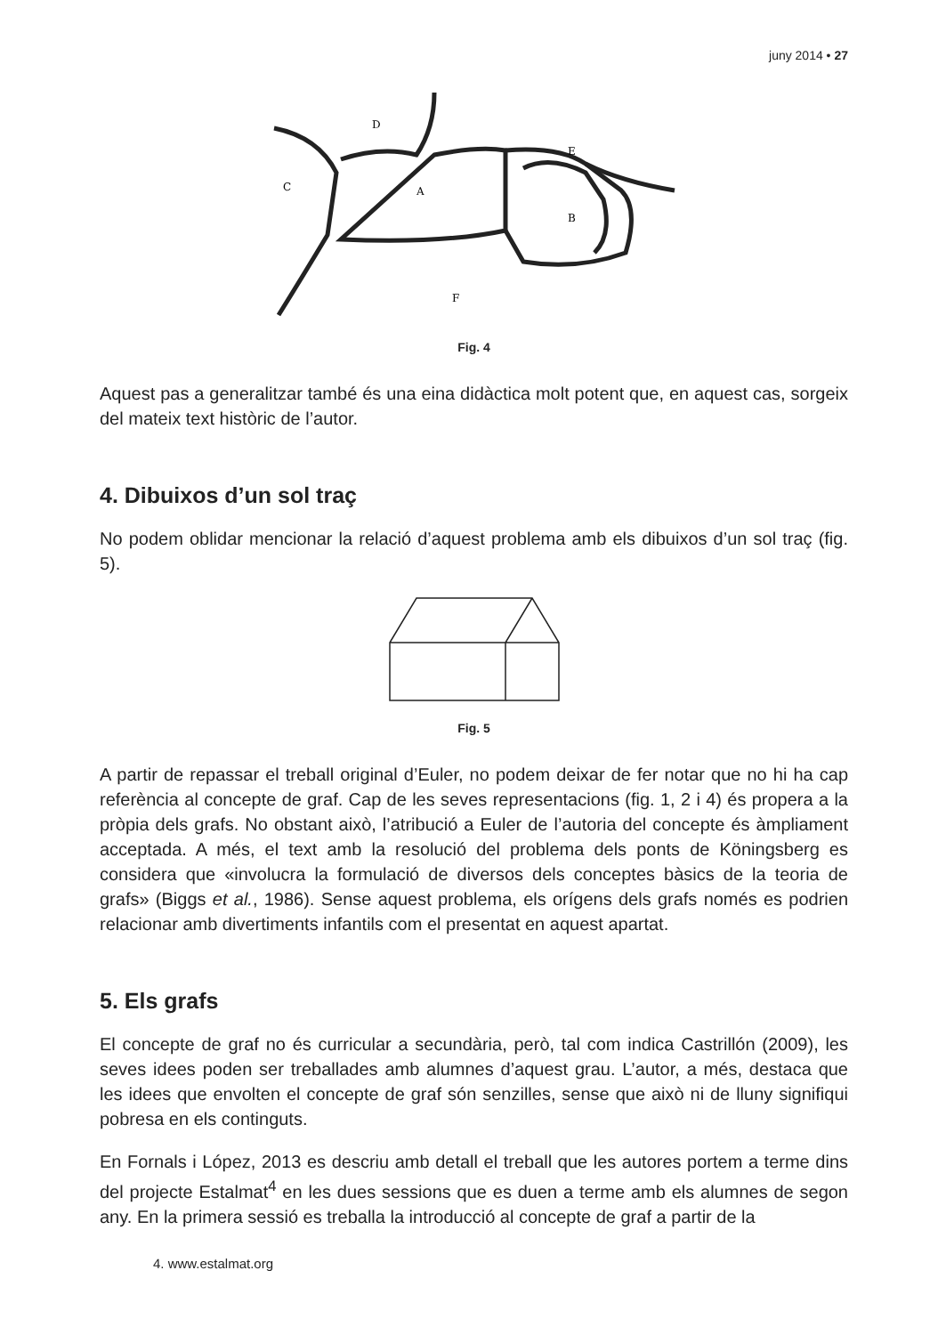juny 2014 • 27
C
D
A
B
E
F
Fig. 4
Aquest pas a generalitzar també és una eina didàctica molt potent que, en aquest cas, sorgeix del mateix text històric de l’autor.
4. Dibuixos d’un sol traç
No podem oblidar mencionar la relació d’aquest problema amb els dibuixos d’un sol traç (fig. 5).
Fig. 5
A partir de repassar el treball original d’Euler, no podem deixar de fer notar que no hi ha cap referència al concepte de graf. Cap de les seves representacions (fig. 1, 2 i 4) és propera a la pròpia dels grafs. No obstant això, l’atribució a Euler de l’autoria del concepte és àmpliament acceptada. A més, el text amb la resolució del problema dels ponts de Köningsberg es considera que «involucra la formulació de diversos dels conceptes bàsics de la teoria de grafs» (Biggs et al., 1986). Sense aquest problema, els orígens dels grafs només es podrien relacionar amb divertiments infantils com el presentat en aquest apartat.
5. Els grafs
El concepte de graf no és curricular a secundària, però, tal com indica Castrillón (2009), les seves idees poden ser treballades amb alumnes d’aquest grau. L’autor, a més, destaca que les idees que envolten el concepte de graf són senzilles, sense que això ni de lluny signifiqui pobresa en els continguts.
En Fornals i López, 2013 es descriu amb detall el treball que les autores portem a terme dins del projecte Estalmat<sup>4</sup> en les dues sessions que es duen a terme amb els alumnes de segon any. En la primera sessió es treballa la introducció al concepte de graf a partir de la
4. www.estalmat.org